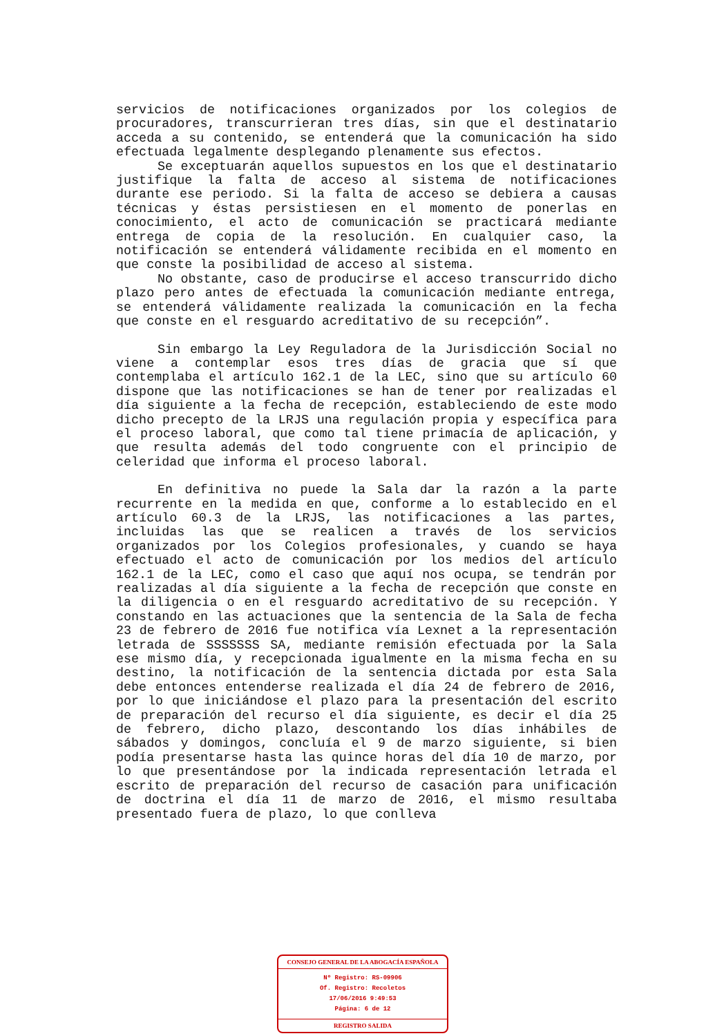servicios de notificaciones organizados por los colegios de procuradores, transcurrieran tres días, sin que el destinatario acceda a su contenido, se entenderá que la comunicación ha sido efectuada legalmente desplegando plenamente sus efectos.
Se exceptuarán aquellos supuestos en los que el destinatario justifique la falta de acceso al sistema de notificaciones durante ese periodo. Si la falta de acceso se debiera a causas técnicas y éstas persistiesen en el momento de ponerlas en conocimiento, el acto de comunicación se practicará mediante entrega de copia de la resolución. En cualquier caso, la notificación se entenderá válidamente recibida en el momento en que conste la posibilidad de acceso al sistema.
No obstante, caso de producirse el acceso transcurrido dicho plazo pero antes de efectuada la comunicación mediante entrega, se entenderá válidamente realizada la comunicación en la fecha que conste en el resguardo acreditativo de su recepción”.
Sin embargo la Ley Reguladora de la Jurisdicción Social no viene a contemplar esos tres días de gracia que sí que contemplaba el artículo 162.1 de la LEC, sino que su artículo 60 dispone que las notificaciones se han de tener por realizadas el día siguiente a la fecha de recepción, estableciendo de este modo dicho precepto de la LRJS una regulación propia y específica para el proceso laboral, que como tal tiene primacía de aplicación, y que resulta además del todo congruente con el principio de celeridad que informa el proceso laboral.
En definitiva no puede la Sala dar la razón a la parte recurrente en la medida en que, conforme a lo establecido en el artículo 60.3 de la LRJS, las notificaciones a las partes, incluidas las que se realicen a través de los servicios organizados por los Colegios profesionales, y cuando se haya efectuado el acto de comunicación por los medios del artículo 162.1 de la LEC, como el caso que aquí nos ocupa, se tendrán por realizadas al día siguiente a la fecha de recepción que conste en la diligencia o en el resguardo acreditativo de su recepción. Y constando en las actuaciones que la sentencia de la Sala de fecha 23 de febrero de 2016 fue notifica vía Lexnet a la representación letrada de SSSSSSS SA, mediante remisión efectuada por la Sala ese mismo día, y recepcionada igualmente en la misma fecha en su destino, la notificación de la sentencia dictada por esta Sala debe entonces entenderse realizada el día 24 de febrero de 2016, por lo que iniciándose el plazo para la presentación del escrito de preparación del recurso el día siguiente, es decir el día 25 de febrero, dicho plazo, descontando los días inhábiles de sábados y domingos, concluía el 9 de marzo siguiente, si bien podía presentarse hasta las quince horas del día 10 de marzo, por lo que presentándose por la indicada representación letrada el escrito de preparación del recurso de casación para unificación de doctrina el día 11 de marzo de 2016, el mismo resultaba presentado fuera de plazo, lo que conlleva
CONSEJO GENERAL DE LA ABOGACÍA ESPAÑOLA
Nº Registro: RS-09906
Of. Registro: Recoletos
17/06/2016 9:49:53
Página: 6 de 12
REGISTRO SALIDA